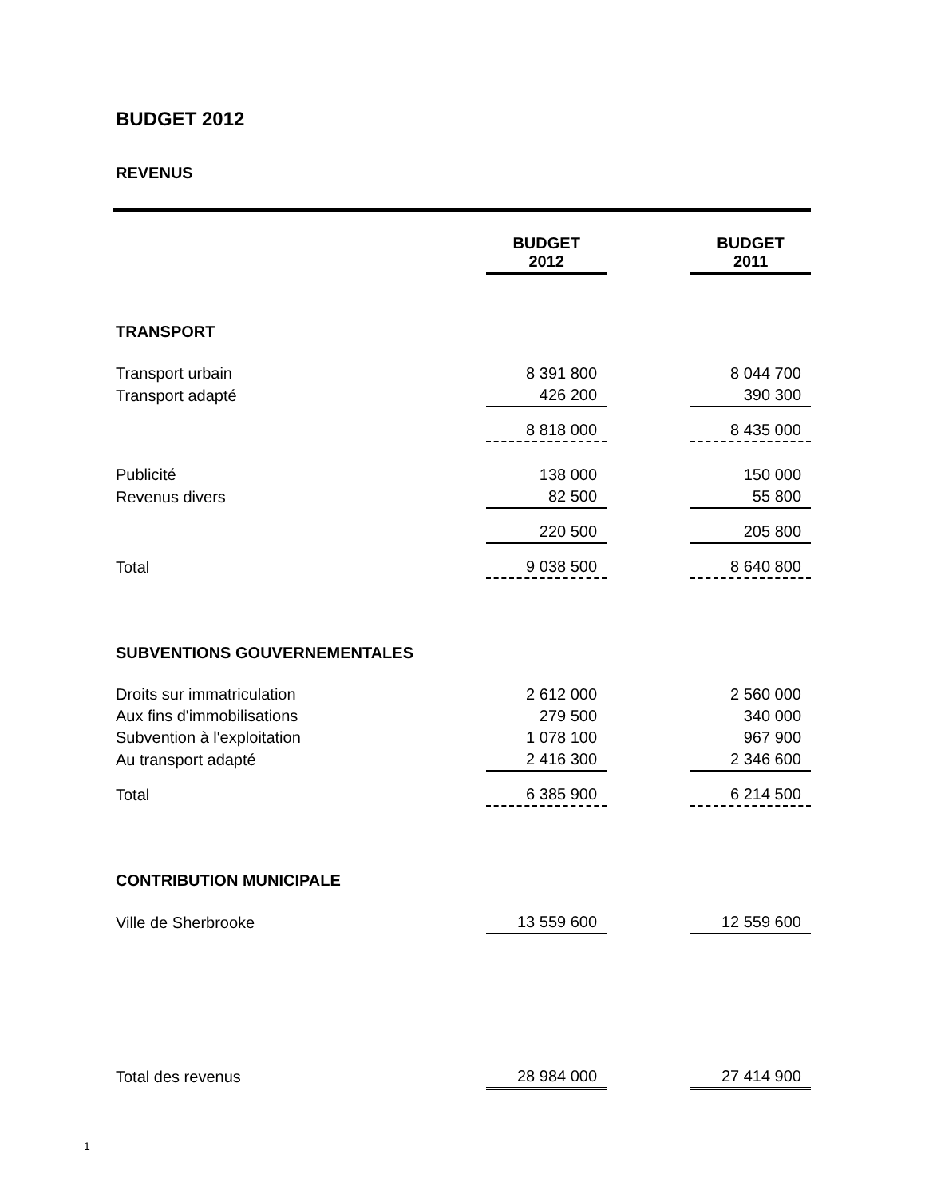BUDGET 2012
REVENUS
| | BUDGET 2012 | | BUDGET 2011 |
| --- | --- | --- | --- |
| TRANSPORT | | | |
| Transport urbain | 8 391 800 | | 8 044 700 |
| Transport adapté | 426 200 | | 390 300 |
| | 8 818 000 | | 8 435 000 |
| Publicité | 138 000 | | 150 000 |
| Revenus divers | 82 500 | | 55 800 |
| | 220 500 | | 205 800 |
| Total | 9 038 500 | | 8 640 800 |
| SUBVENTIONS GOUVERNEMENTALES | | | |
| Droits sur immatriculation | 2 612 000 | | 2 560 000 |
| Aux fins d'immobilisations | 279 500 | | 340 000 |
| Subvention à l'exploitation | 1 078 100 | | 967 900 |
| Au transport adapté | 2 416 300 | | 2 346 600 |
| Total | 6 385 900 | | 6 214 500 |
| CONTRIBUTION MUNICIPALE | | | |
| Ville de Sherbrooke | 13 559 600 | | 12 559 600 |
| Total des revenus | 28 984 000 | | 27 414 900 |
1